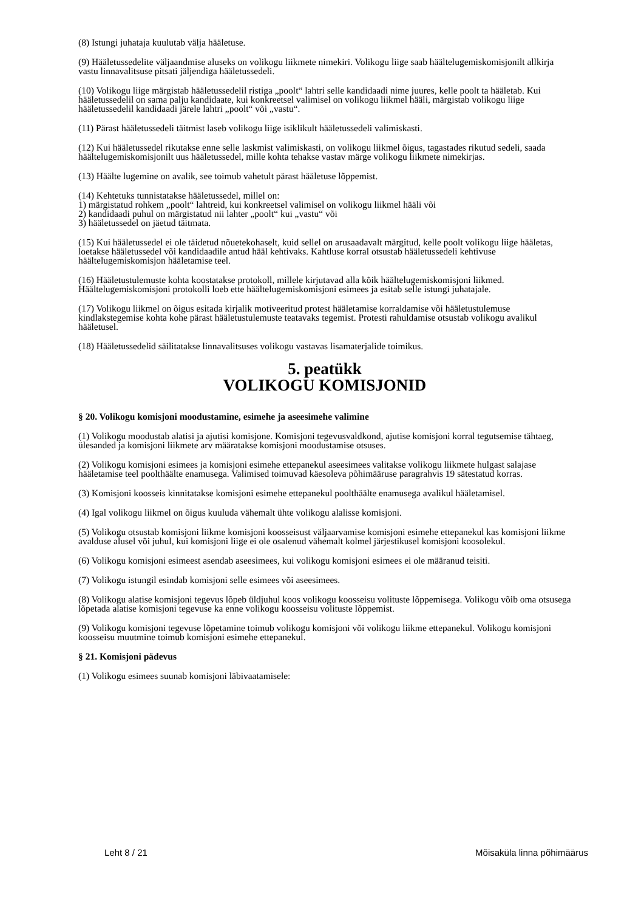(8) Istungi juhataja kuulutab välja hääletuse.
(9) Hääletussedelite väljaandmise aluseks on volikogu liikmete nimekiri. Volikogu liige saab häältelugemiskomisjonilt allkirja vastu linnavalitsuse pitsati jäljendiga hääletussedeli.
(10) Volikogu liige märgistab hääletussedelil ristiga „poolt“ lahtri selle kandidaadi nime juures, kelle poolt ta hääletab. Kui hääletussedelil on sama palju kandidaate, kui konkreetsel valimisel on volikogu liikmel hääli, märgistab volikogu liige hääletussedelil kandidaadi järele lahtri „poolt“ või „vastu“.
(11) Pärast hääletussedeli täitmist laseb volikogu liige isiklikult hääletussedeli valimiskasti.
(12) Kui hääletussedel rikutakse enne selle laskmist valimiskasti, on volikogu liikmel õigus, tagastades rikutud sedeli, saada häältelugemiskomisjonilt uus hääletussedel, mille kohta tehakse vastav märge volikogu liikmete nimekirjas.
(13) Häälte lugemine on avalik, see toimub vahetult pärast hääletuse lõppemist.
(14) Kehtetuks tunnistatakse hääletussedel, millel on:
1) märgistatud rohkem „poolt“ lahtreid, kui konkreetsel valimisel on volikogu liikmel hääli või
2) kandidaadi puhul on märgistatud nii lahter „poolt“ kui „vastu“ või
3) hääletussedel on jäetud täitmata.
(15) Kui hääletussedel ei ole täidetud nõuetekohaselt, kuid sellel on arusaadavalt märgitud, kelle poolt volikogu liige hääletas, loetakse hääletussedel või kandidaadile antud hääl kehtivaks. Kahtluse korral otsustab hääletussedeli kehtivuse häältelugemiskomisjon hääletamise teel.
(16) Hääletustulemuste kohta koostatakse protokoll, millele kirjutavad alla kõik häältelugemiskomisjoni liikmed. Häältelugemiskomisjoni protokolli loeb ette häältelugemiskomisjoni esimees ja esitab selle istungi juhatajale.
(17) Volikogu liikmel on õigus esitada kirjalik motiveeritud protest hääletamise korraldamise või hääletustulemuse kindlakstegemise kohta kohe pärast hääletustulemuste teatavaks tegemist. Protesti rahuldamise otsustab volikogu avalikul hääletusel.
(18) Hääletussedelid säilitatakse linnavalitsuses volikogu vastavas lisamaterjalide toimikus.
5. peatükk
VOLIKOGU KOMISJONID
§ 20. Volikogu komisjoni moodustamine, esimehe ja aseesimehe valimine
(1) Volikogu moodustab alatisi ja ajutisi komisjone. Komisjoni tegevusvaldkond, ajutise komisjoni korral tegutsemise tähtaeg, ülesanded ja komisjoni liikmete arv määratakse komisjoni moodustamise otsuses.
(2) Volikogu komisjoni esimees ja komisjoni esimehe ettepanekul aseesimees valitakse volikogu liikmete hulgast salajase hääletamise teel poolthäälte enamusega. Valimised toimuvad käesoleva põhimääruse paragrahvis 19 sätestatud korras.
(3) Komisjoni koosseis kinnitatakse komisjoni esimehe ettepanekul poolthäälte enamusega avalikul hääletamisel.
(4) Igal volikogu liikmel on õigus kuuluda vähemalt ühte volikogu alalisse komisjoni.
(5) Volikogu otsustab komisjoni liikme komisjoni koosseisust väljaarvamise komisjoni esimehe ettepanekul kas komisjoni liikme avalduse alusel või juhul, kui komisjoni liige ei ole osalenud vähemalt kolmel järjestikusel komisjoni koosolekul.
(6) Volikogu komisjoni esimeest asendab aseesimees, kui volikogu komisjoni esimees ei ole määranud teisiti.
(7) Volikogu istungil esindab komisjoni selle esimees või aseesimees.
(8) Volikogu alatise komisjoni tegevus lõpeb üldjuhul koos volikogu koosseisu volituste lõppemisega. Volikogu võib oma otsusega lõpetada alatise komisjoni tegevuse ka enne volikogu koosseisu volituste lõppemist.
(9) Volikogu komisjoni tegevuse lõpetamine toimub volikogu komisjoni või volikogu liikme ettepanekul. Volikogu komisjoni koosseisu muutmine toimub komisjoni esimehe ettepanekul.
§ 21. Komisjoni pädevus
(1) Volikogu esimees suunab komisjoni läbivaatamisele:
Leht 8 / 21 Mõisaküla linna põhimäärus